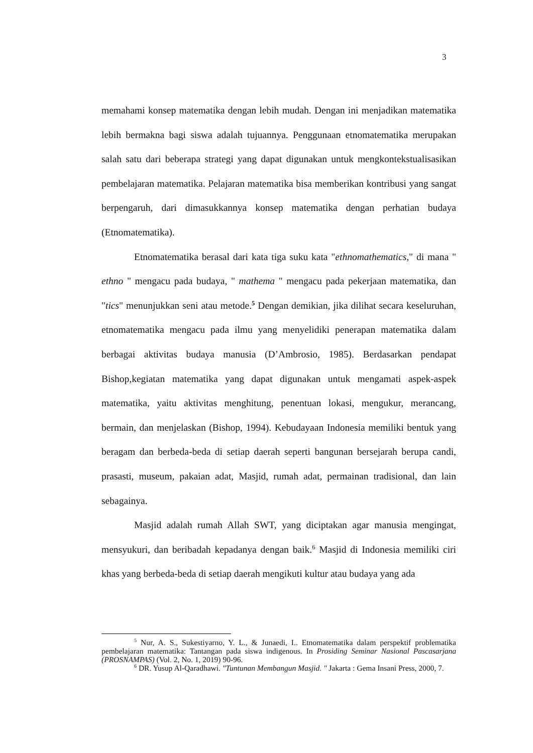3
memahami konsep matematika dengan lebih mudah. Dengan ini menjadikan matematika lebih bermakna bagi siswa adalah tujuannya. Penggunaan etnomatematika merupakan salah satu dari beberapa strategi yang dapat digunakan untuk mengkontekstualisasikan pembelajaran matematika. Pelajaran matematika bisa memberikan kontribusi yang sangat berpengaruh, dari dimasukkannya konsep matematika dengan perhatian budaya (Etnomatematika).
Etnomatematika berasal dari kata tiga suku kata "ethnomathematics," di mana " ethno " mengacu pada budaya, " mathema " mengacu pada pekerjaan matematika, dan "tics" menunjukkan seni atau metode.<sup>5</sup> Dengan demikian, jika dilihat secara keseluruhan, etnomatematika mengacu pada ilmu yang menyelidiki penerapan matematika dalam berbagai aktivitas budaya manusia (D’Ambrosio, 1985). Berdasarkan pendapat Bishop,kegiatan matematika yang dapat digunakan untuk mengamati aspek-aspek matematika, yaitu aktivitas menghitung, penentuan lokasi, mengukur, merancang, bermain, dan menjelaskan (Bishop, 1994). Kebudayaan Indonesia memiliki bentuk yang beragam dan berbeda-beda di setiap daerah seperti bangunan bersejarah berupa candi, prasasti, museum, pakaian adat, Masjid, rumah adat, permainan tradisional, dan lain sebagainya.
Masjid adalah rumah Allah SWT, yang diciptakan agar manusia mengingat, mensyukuri, dan beribadah kepadanya dengan baik.<sup>6</sup> Masjid di Indonesia memiliki ciri khas yang berbeda-beda di setiap daerah mengikuti kultur atau budaya yang ada
<sup>5</sup> Nur, A. S., Sukestiyarno, Y. L., & Junaedi, I.. Etnomatematika dalam perspektif problematika pembelajaran matematika: Tantangan pada siswa indigenous. In Prosiding Seminar Nasional Pascasarjana (PROSNAMPAS) (Vol. 2, No. 1, 2019) 90-96.
<sup>6</sup> DR. Yusup Al-Qaradhawi. "Tuntunan Membangun Masjid. " Jakarta : Gema Insani Press, 2000, 7.